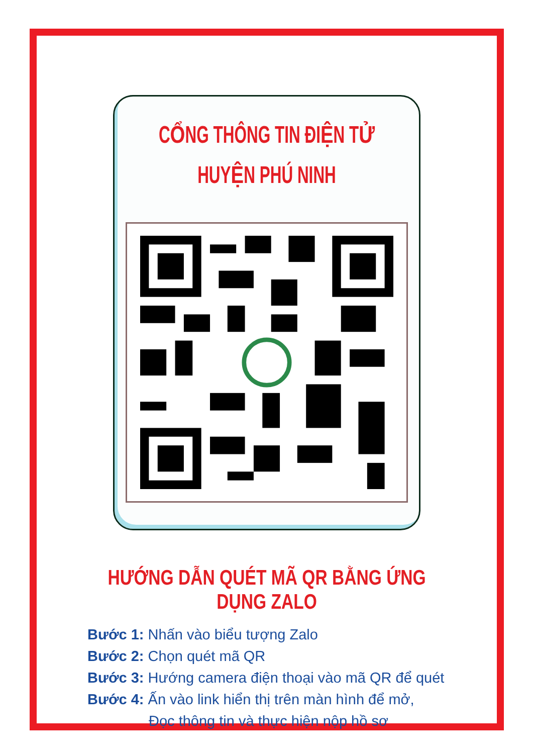CỔNG THÔNG TIN ĐIỆN TỬ
HUYỆN PHÚ NINH
HƯỚNG DẪN QUÉT MÃ QR BẰNG ỨNG DỤNG ZALO
Bước 1: Nhấn vào biểu tượng Zalo
Bước 2: Chọn quét mã QR
Bước 3: Hướng camera điện thoại vào mã QR để quét
Bước 4: Ấn vào link hiển thị trên màn hình để mở,
Đọc thông tin và thực hiện nộp hồ sơ